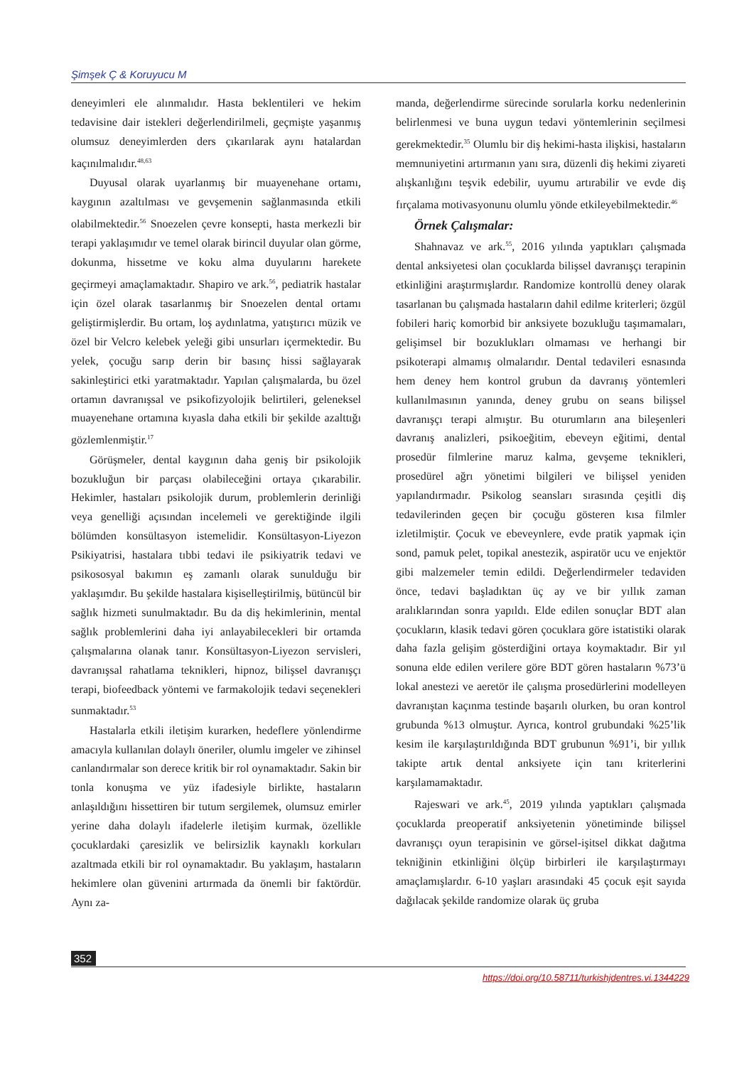Şimşek Ç & Koruyucu M
deneyimleri ele alınmalıdır. Hasta beklentileri ve hekim tedavisine dair istekleri değerlendirilmeli, geçmişte yaşanmış olumsuz deneyimlerden ders çıkarılarak aynı hatalardan kaçınılmalıdır.<sup>48,63</sup>
Duyusal olarak uyarlanmış bir muayenehane ortamı, kaygının azaltılması ve gevşemenin sağlanmasında etkili olabilmektedir.<sup>56</sup> Snoezelen çevre konsepti, hasta merkezli bir terapi yaklaşımıdır ve temel olarak birincil duyular olan görme, dokunma, hissetme ve koku alma duyularını harekete geçirmeyi amaçlamaktadır. Shapiro ve ark.<sup>56</sup>, pediatrik hastalar için özel olarak tasarlanmış bir Snoezelen dental ortamı geliştirmişlerdir. Bu ortam, loş aydınlatma, yatıştırıcı müzik ve özel bir Velcro kelebek yeleği gibi unsurları içermektedir. Bu yelek, çocuğu sarıp derin bir basınç hissi sağlayarak sakinleştirici etki yaratmaktadır. Yapılan çalışmalarda, bu özel ortamın davranışsal ve psikofizyolojik belirtileri, geleneksel muayenehane ortamına kıyasla daha etkili bir şekilde azalttığı gözlemlenmiştir.<sup>17</sup>
Görüşmeler, dental kaygının daha geniş bir psikolojik bozukluğun bir parçası olabileceğini ortaya çıkarabilir. Hekimler, hastaları psikolojik durum, problemlerin derinliği veya genelliği açısından incelemeli ve gerektiğinde ilgili bölümden konsültasyon istemelidir. Konsültasyon-Liyezon Psikiyatrisi, hastalara tıbbi tedavi ile psikiyatrik tedavi ve psikososyal bakımın eş zamanlı olarak sunulduğu bir yaklaşımdır. Bu şekilde hastalara kişiselleştirilmiş, bütüncül bir sağlık hizmeti sunulmaktadır. Bu da diş hekimlerinin, mental sağlık problemlerini daha iyi anlayabilecekleri bir ortamda çalışmalarına olanak tanır. Konsültasyon-Liyezon servisleri, davranışsal rahatlama teknikleri, hipnoz, bilişsel davranışçı terapi, biofeedback yöntemi ve farmakolojik tedavi seçenekleri sunmaktadır.<sup>53</sup>
Hastalarla etkili iletişim kurarken, hedeflere yönlendirme amacıyla kullanılan dolaylı öneriler, olumlu imgeler ve zihinsel canlandırmalar son derece kritik bir rol oynamaktadır. Sakin bir tonla konuşma ve yüz ifadesiyle birlikte, hastaların anlaşıldığını hissettiren bir tutum sergilemek, olumsuz emirler yerine daha dolaylı ifadelerle iletişim kurmak, özellikle çocuklardaki çaresizlik ve belirsizlik kaynaklı korkuları azaltmada etkili bir rol oynamaktadır. Bu yaklaşım, hastaların hekimlere olan güvenini artırmada da önemli bir faktördür. Aynı za-
manda, değerlendirme sürecinde sorularla korku nedenlerinin belirlenmesi ve buna uygun tedavi yöntemlerinin seçilmesi gerekmektedir.<sup>35</sup> Olumlu bir diş hekimi-hasta ilişkisi, hastaların memnuniyetini artırmanın yanı sıra, düzenli diş hekimi ziyareti alışkanlığını teşvik edebilir, uyumu artırabilir ve evde diş fırçalama motivasyonunu olumlu yönde etkileyebilmektedir.<sup>46</sup>
Örnek Çalışmalar:
Shahnavaz ve ark.<sup>55</sup>, 2016 yılında yaptıkları çalışmada dental anksiyetesi olan çocuklarda bilişsel davranışçı terapinin etkinliğini araştırmışlardır. Randomize kontrollü deney olarak tasarlanan bu çalışmada hastaların dahil edilme kriterleri; özgül fobileri hariç komorbid bir anksiyete bozukluğu taşımamaları, gelişimsel bir bozuklukları olmaması ve herhangi bir psikoterapi almamış olmalarıdır. Dental tedavileri esnasında hem deney hem kontrol grubun da davranış yöntemleri kullanılmasının yanında, deney grubu on seans bilişsel davranışçı terapi almıştır. Bu oturumların ana bileşenleri davranış analizleri, psikoeğitim, ebeveyn eğitimi, dental prosedür filmlerine maruz kalma, gevşeme teknikleri, prosedürel ağrı yönetimi bilgileri ve bilişsel yeniden yapılandırmadır. Psikolog seansları sırasında çeşitli diş tedavilerinden geçen bir çocuğu gösteren kısa filmler izletilmiştir. Çocuk ve ebeveynlere, evde pratik yapmak için sond, pamuk pelet, topikal anestezik, aspiratör ucu ve enjektör gibi malzemeler temin edildi. Değerlendirmeler tedaviden önce, tedavi başladıktan üç ay ve bir yıllık zaman aralıklarından sonra yapıldı. Elde edilen sonuçlar BDT alan çocukların, klasik tedavi gören çocuklara göre istatistiki olarak daha fazla gelişim gösterdiğini ortaya koymaktadır. Bir yıl sonuna elde edilen verilere göre BDT gören hastaların %73’ü lokal anestezi ve aeretör ile çalışma prosedürlerini modelleyen davranıştan kaçınma testinde başarılı olurken, bu oran kontrol grubunda %13 olmuştur. Ayrıca, kontrol grubundaki %25’lik kesim ile karşılaştırıldığında BDT grubunun %91’i, bir yıllık takipte artık dental anksiyete için tanı kriterlerini karşılamamaktadır.
Rajeswari ve ark.<sup>45</sup>, 2019 yılında yaptıkları çalışmada çocuklarda preoperatif anksiyetenin yönetiminde bilişsel davranışçı oyun terapisinin ve görsel-işitsel dikkat dağıtma tekniğinin etkinliğini ölçüp birbirleri ile karşılaştırmayı amaçlamışlardır. 6-10 yaşları arasındaki 45 çocuk eşit sayıda dağılacak şekilde randomize olarak üç gruba
352
https://doi.org/10.58711/turkishjdentres.vi.1344229